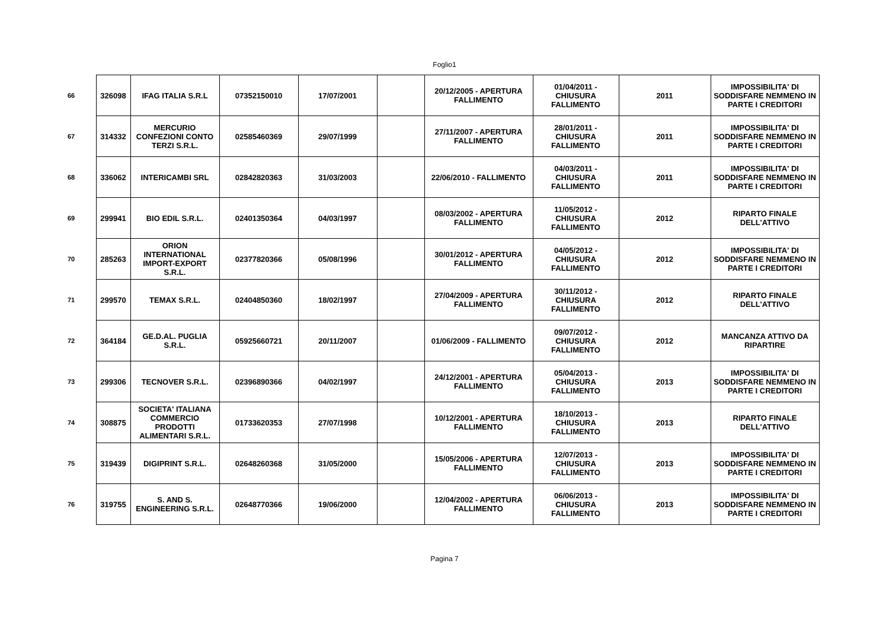Foglio1
| 66 | 326098 | IFAG ITALIA S.R.L | 07352150010 | 17/07/2001 | | 20/12/2005 - APERTURA FALLIMENTO | 01/04/2011 - CHIUSURA FALLIMENTO | 2011 | IMPOSSIBILITA' DI SODDISFARE NEMMENO IN PARTE I CREDITORI |
| 67 | 314332 | MERCURIO CONFEZIONI CONTO TERZI S.R.L. | 02585460369 | 29/07/1999 | | 27/11/2007 - APERTURA FALLIMENTO | 28/01/2011 - CHIUSURA FALLIMENTO | 2011 | IMPOSSIBILITA' DI SODDISFARE NEMMENO IN PARTE I CREDITORI |
| 68 | 336062 | INTERICAMBI SRL | 02842820363 | 31/03/2003 | | 22/06/2010 - FALLIMENTO | 04/03/2011 - CHIUSURA FALLIMENTO | 2011 | IMPOSSIBILITA' DI SODDISFARE NEMMENO IN PARTE I CREDITORI |
| 69 | 299941 | BIO EDIL S.R.L. | 02401350364 | 04/03/1997 | | 08/03/2002 - APERTURA FALLIMENTO | 11/05/2012 - CHIUSURA FALLIMENTO | 2012 | RIPARTO FINALE DELL'ATTIVO |
| 70 | 285263 | ORION INTERNATIONAL IMPORT-EXPORT S.R.L. | 02377820366 | 05/08/1996 | | 30/01/2012 - APERTURA FALLIMENTO | 04/05/2012 - CHIUSURA FALLIMENTO | 2012 | IMPOSSIBILITA' DI SODDISFARE NEMMENO IN PARTE I CREDITORI |
| 71 | 299570 | TEMAX S.R.L. | 02404850360 | 18/02/1997 | | 27/04/2009 - APERTURA FALLIMENTO | 30/11/2012 - CHIUSURA FALLIMENTO | 2012 | RIPARTO FINALE DELL'ATTIVO |
| 72 | 364184 | GE.D.AL. PUGLIA S.R.L. | 05925660721 | 20/11/2007 | | 01/06/2009 - FALLIMENTO | 09/07/2012 - CHIUSURA FALLIMENTO | 2012 | MANCANZA ATTIVO DA RIPARTIRE |
| 73 | 299306 | TECNOVER S.R.L. | 02396890366 | 04/02/1997 | | 24/12/2001 - APERTURA FALLIMENTO | 05/04/2013 - CHIUSURA FALLIMENTO | 2013 | IMPOSSIBILITA' DI SODDISFARE NEMMENO IN PARTE I CREDITORI |
| 74 | 308875 | SOCIETA' ITALIANA COMMERCIO PRODOTTI ALIMENTARI S.R.L. | 01733620353 | 27/07/1998 | | 10/12/2001 - APERTURA FALLIMENTO | 18/10/2013 - CHIUSURA FALLIMENTO | 2013 | RIPARTO FINALE DELL'ATTIVO |
| 75 | 319439 | DIGIPRINT S.R.L. | 02648260368 | 31/05/2000 | | 15/05/2006 - APERTURA FALLIMENTO | 12/07/2013 - CHIUSURA FALLIMENTO | 2013 | IMPOSSIBILITA' DI SODDISFARE NEMMENO IN PARTE I CREDITORI |
| 76 | 319755 | S. AND S. ENGINEERING S.R.L. | 02648770366 | 19/06/2000 | | 12/04/2002 - APERTURA FALLIMENTO | 06/06/2013 - CHIUSURA FALLIMENTO | 2013 | IMPOSSIBILITA' DI SODDISFARE NEMMENO IN PARTE I CREDITORI |
Pagina 7